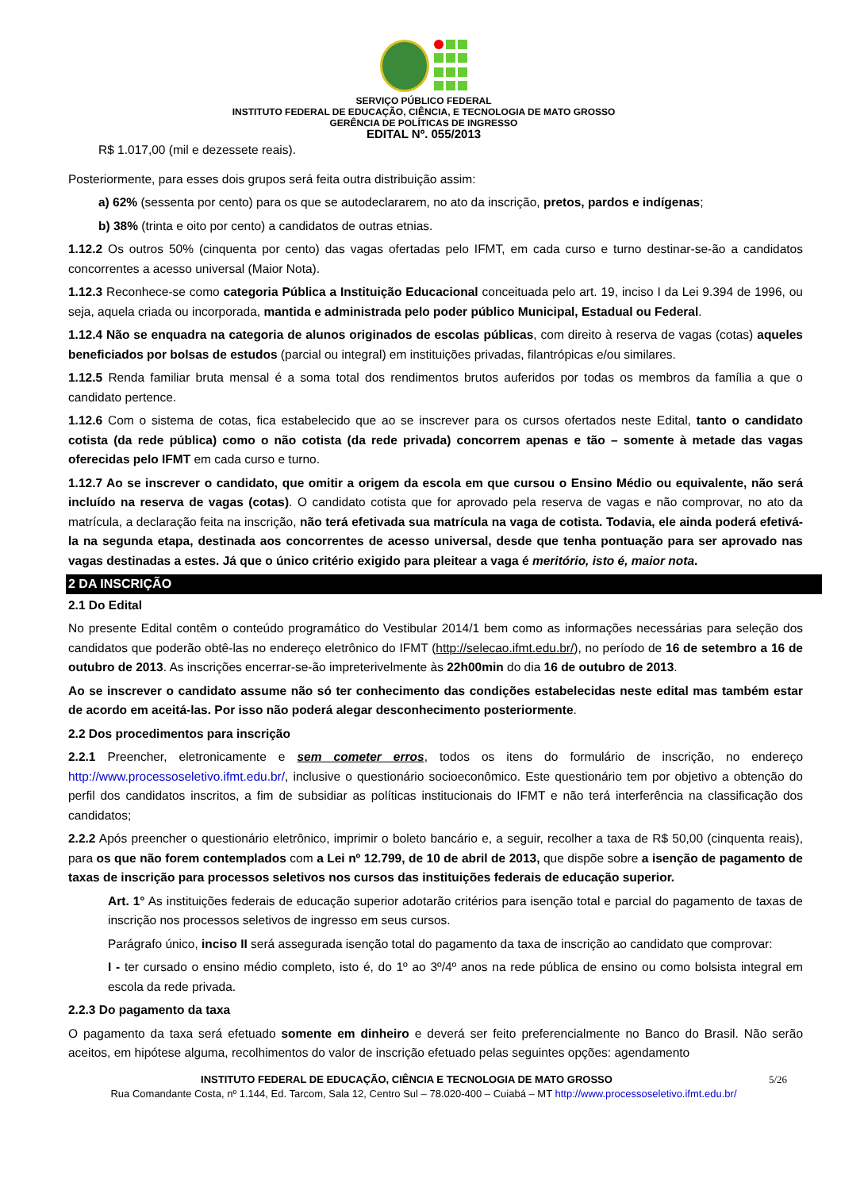SERVIÇO PÚBLICO FEDERAL
INSTITUTO FEDERAL DE EDUCAÇÃO, CIÊNCIA, E TECNOLOGIA DE MATO GROSSO
GERÊNCIA DE POLÍTICAS DE INGRESSO
EDITAL Nº. 055/2013
R$ 1.017,00 (mil e dezessete reais).
Posteriormente, para esses dois grupos será feita outra distribuição assim:
a) 62% (sessenta por cento) para os que se autodeclararem, no ato da inscrição, pretos, pardos e indígenas;
b) 38% (trinta e oito por cento) a candidatos de outras etnias.
1.12.2 Os outros 50% (cinquenta por cento) das vagas ofertadas pelo IFMT, em cada curso e turno destinar-se-ão a candidatos concorrentes a acesso universal (Maior Nota).
1.12.3 Reconhece-se como categoria Pública a Instituição Educacional conceituada pelo art. 19, inciso I da Lei 9.394 de 1996, ou seja, aquela criada ou incorporada, mantida e administrada pelo poder público Municipal, Estadual ou Federal.
1.12.4 Não se enquadra na categoria de alunos originados de escolas públicas, com direito à reserva de vagas (cotas) aqueles beneficiados por bolsas de estudos (parcial ou integral) em instituições privadas, filantrópicas e/ou similares.
1.12.5 Renda familiar bruta mensal é a soma total dos rendimentos brutos auferidos por todas os membros da família a que o candidato pertence.
1.12.6 Com o sistema de cotas, fica estabelecido que ao se inscrever para os cursos ofertados neste Edital, tanto o candidato cotista (da rede pública) como o não cotista (da rede privada) concorrem apenas e tão – somente à metade das vagas oferecidas pelo IFMT em cada curso e turno.
1.12.7 Ao se inscrever o candidato, que omitir a origem da escola em que cursou o Ensino Médio ou equivalente, não será incluído na reserva de vagas (cotas). O candidato cotista que for aprovado pela reserva de vagas e não comprovar, no ato da matrícula, a declaração feita na inscrição, não terá efetivada sua matrícula na vaga de cotista. Todavia, ele ainda poderá efetivá-la na segunda etapa, destinada aos concorrentes de acesso universal, desde que tenha pontuação para ser aprovado nas vagas destinadas a estes. Já que o único critério exigido para pleitear a vaga é meritório, isto é, maior nota.
2 DA INSCRIÇÃO
2.1 Do Edital
No presente Edital contêm o conteúdo programático do Vestibular 2014/1 bem como as informações necessárias para seleção dos candidatos que poderão obtê-las no endereço eletrônico do IFMT (http://selecao.ifmt.edu.br/), no período de 16 de setembro a 16 de outubro de 2013. As inscrições encerrar-se-ão impreterivelmente às 22h00min do dia 16 de outubro de 2013.
Ao se inscrever o candidato assume não só ter conhecimento das condições estabelecidas neste edital mas também estar de acordo em aceitá-las. Por isso não poderá alegar desconhecimento posteriormente.
2.2 Dos procedimentos para inscrição
2.2.1 Preencher, eletronicamente e sem cometer erros, todos os itens do formulário de inscrição, no endereço http://www.processoseletivo.ifmt.edu.br/, inclusive o questionário socioeconômico. Este questionário tem por objetivo a obtenção do perfil dos candidatos inscritos, a fim de subsidiar as políticas institucionais do IFMT e não terá interferência na classificação dos candidatos;
2.2.2 Após preencher o questionário eletrônico, imprimir o boleto bancário e, a seguir, recolher a taxa de R$ 50,00 (cinquenta reais), para os que não forem contemplados com a Lei nº 12.799, de 10 de abril de 2013, que dispõe sobre a isenção de pagamento de taxas de inscrição para processos seletivos nos cursos das instituições federais de educação superior.
Art. 1° As instituições federais de educação superior adotarão critérios para isenção total e parcial do pagamento de taxas de inscrição nos processos seletivos de ingresso em seus cursos.
Parágrafo único, inciso II será assegurada isenção total do pagamento da taxa de inscrição ao candidato que comprovar:
I - ter cursado o ensino médio completo, isto é, do 1º ao 3º/4º anos na rede pública de ensino ou como bolsista integral em escola da rede privada.
2.2.3 Do pagamento da taxa
O pagamento da taxa será efetuado somente em dinheiro e deverá ser feito preferencialmente no Banco do Brasil. Não serão aceitos, em hipótese alguma, recolhimentos do valor de inscrição efetuado pelas seguintes opções: agendamento
INSTITUTO FEDERAL DE EDUCAÇÃO, CIÊNCIA E TECNOLOGIA DE MATO GROSSO 5/26
Rua Comandante Costa, nº 1.144, Ed. Tarcom, Sala 12, Centro Sul – 78.020-400 – Cuiabá – MT http://www.processoseletivo.ifmt.edu.br/